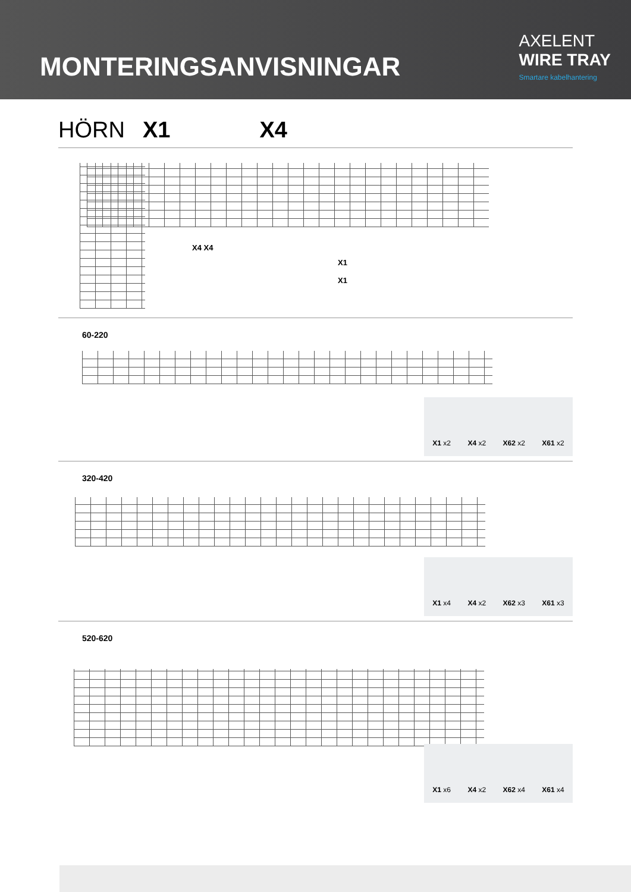MONTERINGSANVISNINGAR
AXELENT
WIRE TRAY
Smartare kabelhantering
HÖRN X1 X4
X4 X4
X1
X1
60-220
X1 x2 X4 x2 X62 x2 X61 x2
320-420
X1 x4 X4 x2 X62 x3 X61 x3
520-620
X1 x6 X4 x2 X62 x4 X61 x4